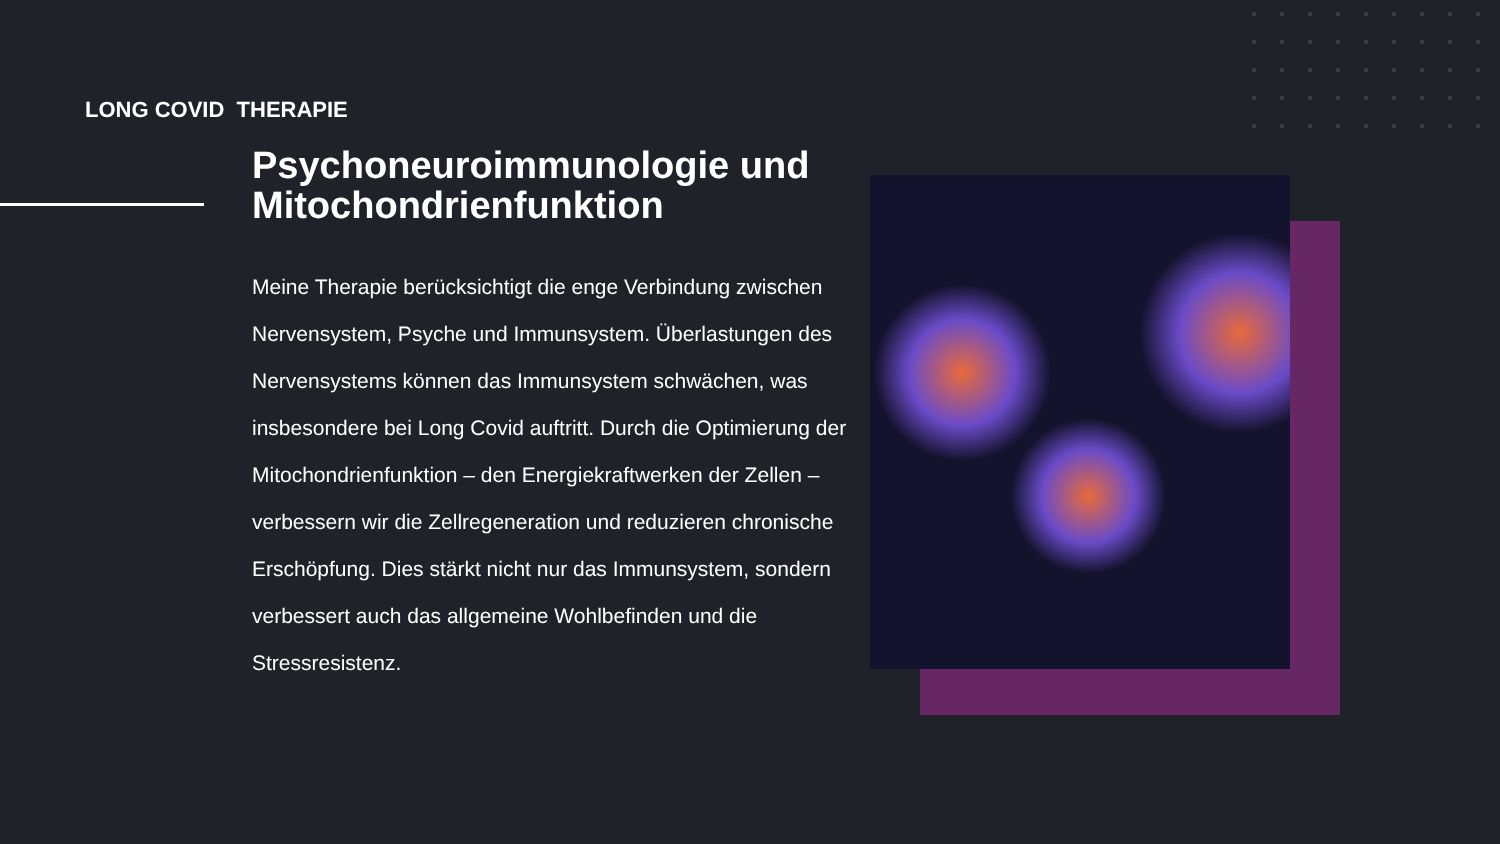LONG COVID THERAPIE
Psychoneuroimmunologie und Mitochondrienfunktion
Meine Therapie berücksichtigt die enge Verbindung zwischen Nervensystem, Psyche und Immunsystem. Überlastungen des Nervensystems können das Immunsystem schwächen, was insbesondere bei Long Covid auftritt. Durch die Optimierung der Mitochondrienfunktion – den Energiekraftwerken der Zellen – verbessern wir die Zellregeneration und reduzieren chronische Erschöpfung. Dies stärkt nicht nur das Immunsystem, sondern verbessert auch das allgemeine Wohlbefinden und die Stressresistenz.